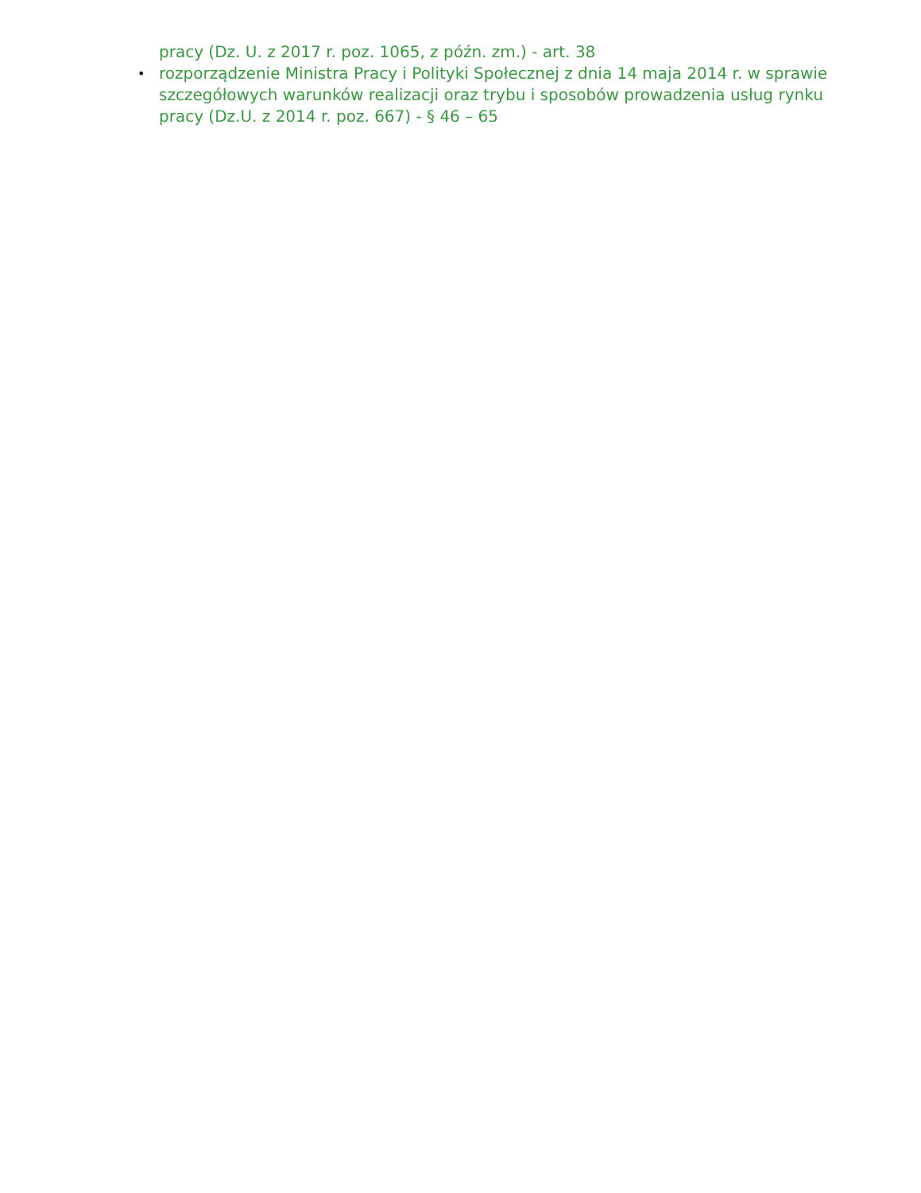pracy (Dz. U. z 2017 r. poz. 1065, z późn. zm.) - art. 38
•
rozporządzenie Ministra Pracy i Polityki Społecznej z dnia 14 maja 2014 r. w sprawie szczegółowych warunków realizacji oraz trybu i sposobów prowadzenia usług rynku pracy (Dz.U. z 2014 r. poz. 667) - § 46 – 65